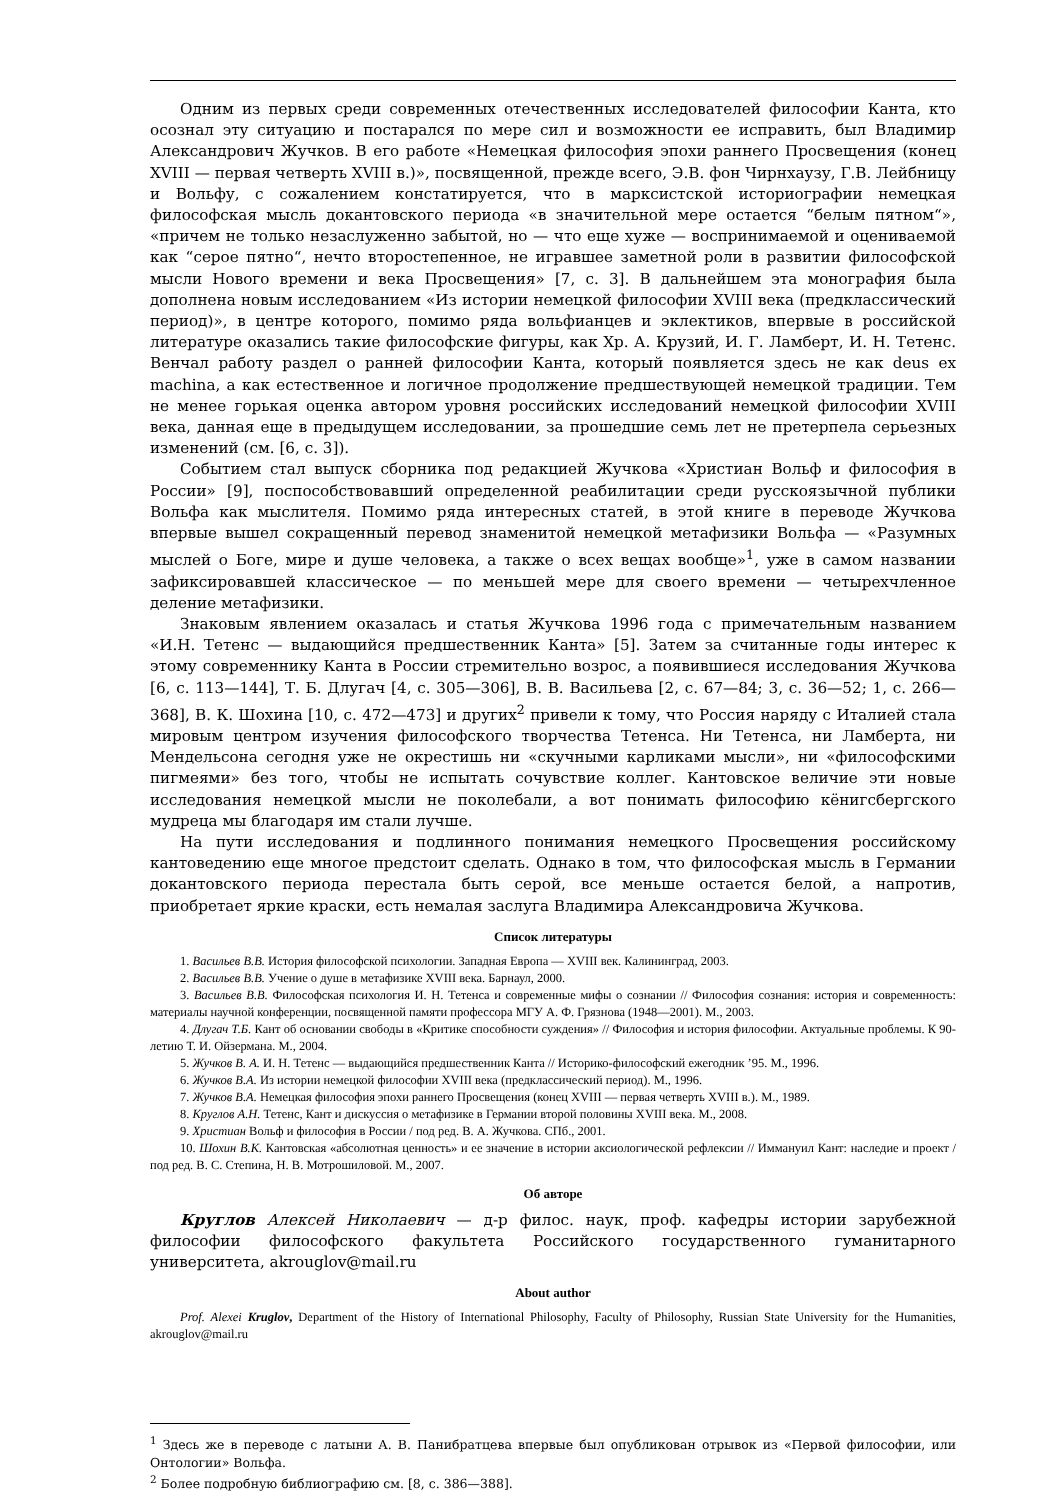Одним из первых среди современных отечественных исследователей философии Канта, кто осознал эту ситуацию и постарался по мере сил и возможности ее исправить, был Владимир Александрович Жучков. В его работе «Немецкая философия эпохи раннего Просвещения (конец XVIII — первая четверть XVIII в.)», посвященной, прежде всего, Э.В. фон Чирнхаузу, Г.В. Лейбницу и Вольфу, с сожалением констатируется, что в марксистской историографии немецкая философская мысль докантовского периода «в значительной мере остается “белым пятном“», «причем не только незаслуженно забытой, но — что еще хуже — воспринимаемой и оцениваемой как “серое пятно“, нечто второстепенное, не игравшее заметной роли в развитии философской мысли Нового времени и века Просвещения» [7, с. 3]. В дальнейшем эта монография была дополнена новым исследованием «Из истории немецкой философии XVIII века (предклассический период)», в центре которого, помимо ряда вольфианцев и эклектиков, впервые в российской литературе оказались такие философские фигуры, как Хр. А. Крузий, И. Г. Ламберт, И. Н. Тетенс. Венчал работу раздел о ранней философии Канта, который появляется здесь не как deus ex machina, а как естественное и логичное продолжение предшествующей немецкой традиции. Тем не менее горькая оценка автором уровня российских исследований немецкой философии XVIII века, данная еще в предыдущем исследовании, за прошедшие семь лет не претерпела серьезных изменений (см. [6, с. 3]).
Событием стал выпуск сборника под редакцией Жучкова «Христиан Вольф и философия в России» [9], поспособствовавший определенной реабилитации среди русскоязычной публики Вольфа как мыслителя. Помимо ряда интересных статей, в этой книге в переводе Жучкова впервые вышел сокращенный перевод знаменитой немецкой метафизики Вольфа — «Разумных мыслей о Боге, мире и душе человека, а также о всех вещах вообще»<sup>1</sup>, уже в самом названии зафиксировавшей классическое — по меньшей мере для своего времени — четырехчленное деление метафизики.
Знаковым явлением оказалась и статья Жучкова 1996 года с примечательным названием «И.Н. Тетенс — выдающийся предшественник Канта» [5]. Затем за считанные годы интерес к этому современнику Канта в России стремительно возрос, а появившиеся исследования Жучкова [6, с. 113—144], Т. Б. Длугач [4, с. 305—306], В. В. Васильева [2, с. 67—84; 3, с. 36—52; 1, с. 266—368], В. К. Шохина [10, с. 472—473] и других<sup>2</sup> привели к тому, что Россия наряду с Италией стала мировым центром изучения философского творчества Тетенса. Ни Тетенса, ни Ламберта, ни Мендельсона сегодня уже не окрестишь ни «скучными карликами мысли», ни «философскими пигмеями» без того, чтобы не испытать сочувствие коллег. Кантовское величие эти новые исследования немецкой мысли не поколебали, а вот понимать философию кёнигсбергского мудреца мы благодаря им стали лучше.
На пути исследования и подлинного понимания немецкого Просвещения российскому кантоведению еще многое предстоит сделать. Однако в том, что философская мысль в Германии докантовского периода перестала быть серой, все меньше остается белой, а напротив, приобретает яркие краски, есть немалая заслуга Владимира Александровича Жучкова.
Список литературы
1. Васильев В.В. История философской психологии. Западная Европа — XVIII век. Калининград, 2003.
2. Васильев В.В. Учение о душе в метафизике XVIII века. Барнаул, 2000.
3. Васильев В.В. Философская психология И. Н. Тетенса и современные мифы о сознании // Философия сознания: история и современность: материалы научной конференции, посвященной памяти профессора МГУ А. Ф. Грязнова (1948—2001). М., 2003.
4. Длугач Т.Б. Кант об основании свободы в «Критике способности суждения» // Философия и история философии. Актуальные проблемы. К 90-летию Т. И. Ойзермана. М., 2004.
5. Жучков В. А. И. Н. Тетенс — выдающийся предшественник Канта // Историко-философский ежегодник ’95. М., 1996.
6. Жучков В.А. Из истории немецкой философии XVIII века (предклассический период). М., 1996.
7. Жучков В.А. Немецкая философия эпохи раннего Просвещения (конец XVIII — первая четверть XVIII в.). М., 1989.
8. Круглов А.Н. Тетенс, Кант и дискуссия о метафизике в Германии второй половины XVIII века. М., 2008.
9. Христиан Вольф и философия в России / под ред. В. А. Жучкова. СПб., 2001.
10. Шохин В.К. Кантовская «абсолютная ценность» и ее значение в истории аксиологической рефлексии // Иммануил Кант: наследие и проект / под ред. В. С. Степина, Н. В. Мотрошиловой. М., 2007.
Об авторе
Круглов Алексей Николаевич — д-р филос. наук, проф. кафедры истории зарубежной философии философского факультета Российского государственного гуманитарного университета, akrouglov@mail.ru
About author
Prof. Alexei Kruglov, Department of the History of International Philosophy, Faculty of Philosophy, Russian State University for the Humanities, akrouglov@mail.ru
<sup>1</sup> Здесь же в переводе с латыни А. В. Панибратцева впервые был опубликован отрывок из «Первой философии, или Онтологии» Вольфа.
<sup>2</sup> Более подробную библиографию см. [8, с. 386—388].